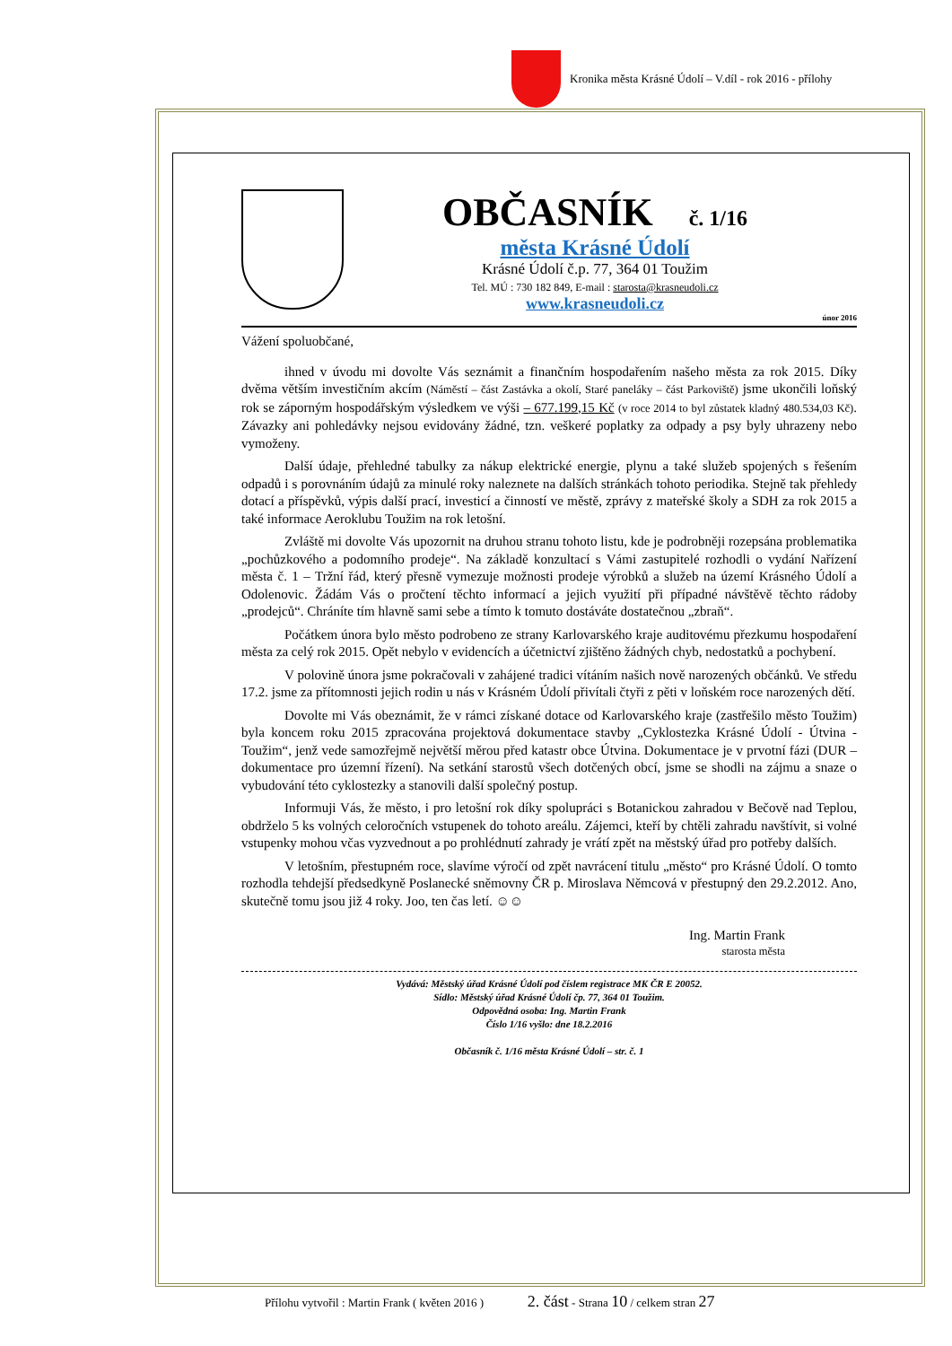Kronika města Krásné Údolí – V.díl - rok 2016 - přílohy
OBČASNÍK
č. 1/16
města Krásné Údolí
Krásné Údolí č.p. 77, 364 01 Toužim
Tel. MÚ : 730 182 849, E-mail : starosta@krasneudoli.cz
www.krasneudoli.cz
únor 2016
Vážení spoluobčané,
ihned v úvodu mi dovolte Vás seznámit a finančním hospodařením našeho města za rok 2015. Díky dvěma větším investičním akcím (Náměstí – část Zastávka a okolí, Staré paneláky – část Parkoviště) jsme ukončili loňský rok se záporným hospodářským výsledkem ve výši – 677.199,15 Kč (v roce 2014 to byl zůstatek kladný 480.534,03 Kč). Závazky ani pohledávky nejsou evidovány žádné, tzn. veškeré poplatky za odpady a psy byly uhrazeny nebo vymoženy.
Další údaje, přehledné tabulky za nákup elektrické energie, plynu a také služeb spojených s řešením odpadů i s porovnáním údajů za minulé roky naleznete na dalších stránkách tohoto periodika. Stejně tak přehledy dotací a příspěvků, výpis další prací, investicí a činností ve městě, zprávy z mateřské školy a SDH za rok 2015 a také informace Aeroklubu Toužim na rok letošní.
Zvláště mi dovolte Vás upozornit na druhou stranu tohoto listu, kde je podrobněji rozepsána problematika „pochůzkového a podomního prodeje“. Na základě konzultací s Vámi zastupitelé rozhodli o vydání Nařízení města č. 1 – Tržní řád, který přesně vymezuje možnosti prodeje výrobků a služeb na území Krásného Údolí a Odolenovic. Žádám Vás o pročtení těchto informací a jejich využití při případné návštěvě těchto rádoby „prodejců“. Chráníte tím hlavně sami sebe a tímto k tomuto dostáváte dostatečnou „zbraň“.
Počátkem února bylo město podrobeno ze strany Karlovarského kraje auditovému přezkumu hospodaření města za celý rok 2015. Opět nebylo v evidencích a účetnictví zjištěno žádných chyb, nedostatků a pochybení.
V polovině února jsme pokračovali v zahájené tradici vítáním našich nově narozených občánků. Ve středu 17.2. jsme za přítomnosti jejich rodin u nás v Krásném Údolí přivítali čtyři z pěti v loňském roce narozených dětí.
Dovolte mi Vás obeznámit, že v rámci získané dotace od Karlovarského kraje (zastřešilo město Toužim) byla koncem roku 2015 zpracována projektová dokumentace stavby „Cyklostezka Krásné Údolí - Útvina - Toužim“, jenž vede samozřejmě největší měrou před katastr obce Útvina. Dokumentace je v prvotní fázi (DUR – dokumentace pro územní řízení). Na setkání starostů všech dotčených obcí, jsme se shodli na zájmu a snaze o vybudování této cyklostezky a stanovili další společný postup.
Informuji Vás, že město, i pro letošní rok díky spolupráci s Botanickou zahradou v Bečově nad Teplou, obdrželo 5 ks volných celoročních vstupenek do tohoto areálu. Zájemci, kteří by chtěli zahradu navštívit, si volné vstupenky mohou včas vyzvednout a po prohlédnutí zahrady je vrátí zpět na městský úřad pro potřeby dalších.
V letošním, přestupném roce, slavíme výročí od zpět navrácení titulu „město“ pro Krásné Údolí. O tomto rozhodla tehdejší předsedkyně Poslanecké sněmovny ČR p. Miroslava Němcová v přestupný den 29.2.2012. Ano, skutečně tomu jsou již 4 roky. Joo, ten čas letí. ☺☺
Ing. Martin Frank
starosta města
Vydává: Městský úřad Krásné Údolí pod číslem registrace MK ČR E 20052.
Sídlo: Městský úřad Krásné Údolí čp. 77, 364 01 Toužim.
Odpovědná osoba: Ing. Martin Frank
Číslo 1/16 vyšlo: dne 18.2.2016
Občasník č. 1/16 města Krásné Údolí – str. č. 1
Přílohu vytvořil : Martin Frank ( květen 2016 ) 2. část - Strana 10 / celkem stran 27